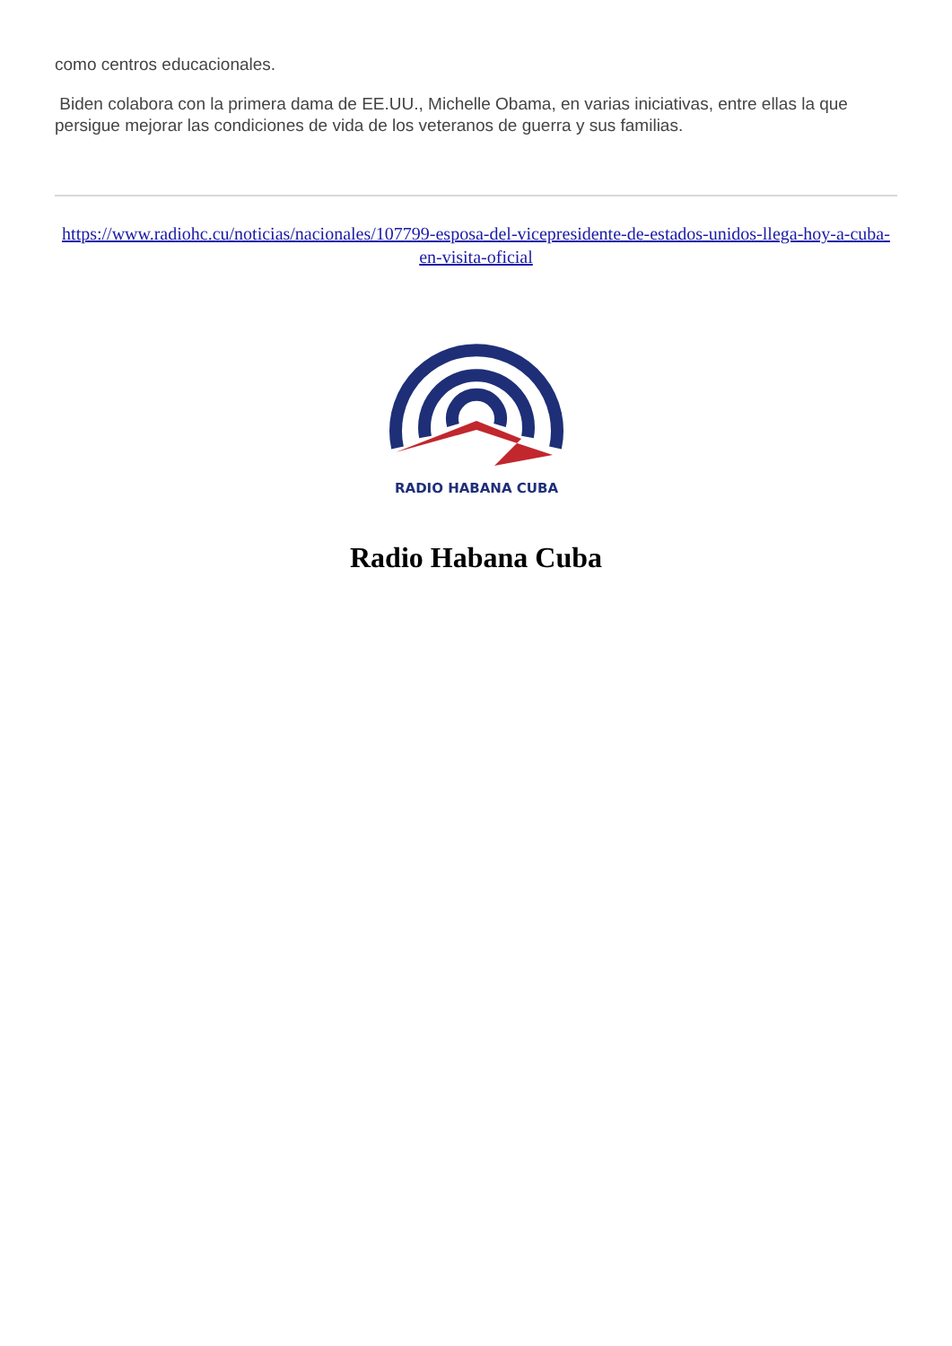como centros educacionales.
Biden colabora con la primera dama de EE.UU., Michelle Obama, en varias iniciativas, entre ellas la que persigue mejorar las condiciones de vida de los veteranos de guerra y sus familias.
https://www.radiohc.cu/noticias/nacionales/107799-esposa-del-vicepresidente-de-estados-unidos-llega-hoy-a-cuba-en-visita-oficial
RADIO HABANA CUBA
Radio Habana Cuba